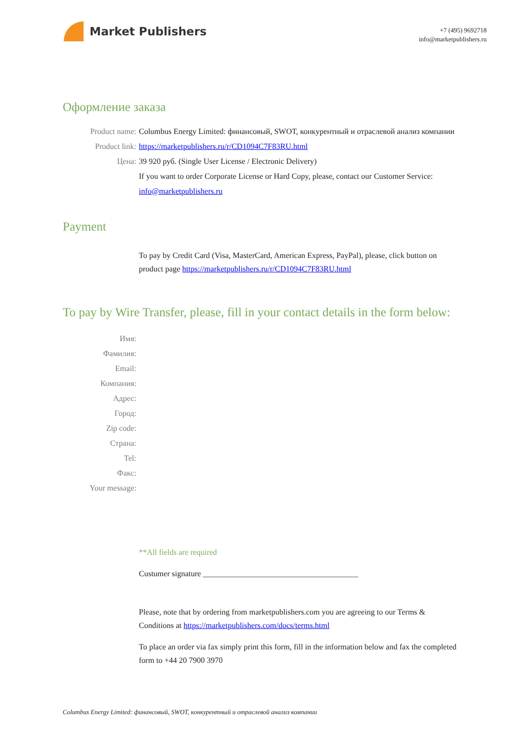Market Publishers
+7 (495) 9692718
info@marketpublishers.ru
Оформление заказа
Product name: Columbus Energy Limited: финансовый, SWOT, конкурентный и отраслевой анализ компании
Product link: https://marketpublishers.ru/r/CD1094C7F83RU.html
Цена: 39 920 руб. (Single User License / Electronic Delivery)
If you want to order Corporate License or Hard Copy, please, contact our Customer Service:
info@marketpublishers.ru
Payment
To pay by Credit Card (Visa, MasterCard, American Express, PayPal), please, click button on product page https://marketpublishers.ru/r/CD1094C7F83RU.html
To pay by Wire Transfer, please, fill in your contact details in the form below:
Имя:
Фамилия:
Email:
Компания:
Адрес:
Город:
Zip code:
Страна:
Tel:
Факс:
Your message:
**All fields are required
Custumer signature _______________________________________
Please, note that by ordering from marketpublishers.com you are agreeing to our Terms & Conditions at https://marketpublishers.com/docs/terms.html
To place an order via fax simply print this form, fill in the information below and fax the completed form to +44 20 7900 3970
Columbus Energy Limited: финансовый, SWOT, конкурентный и отраслевой анализ компании